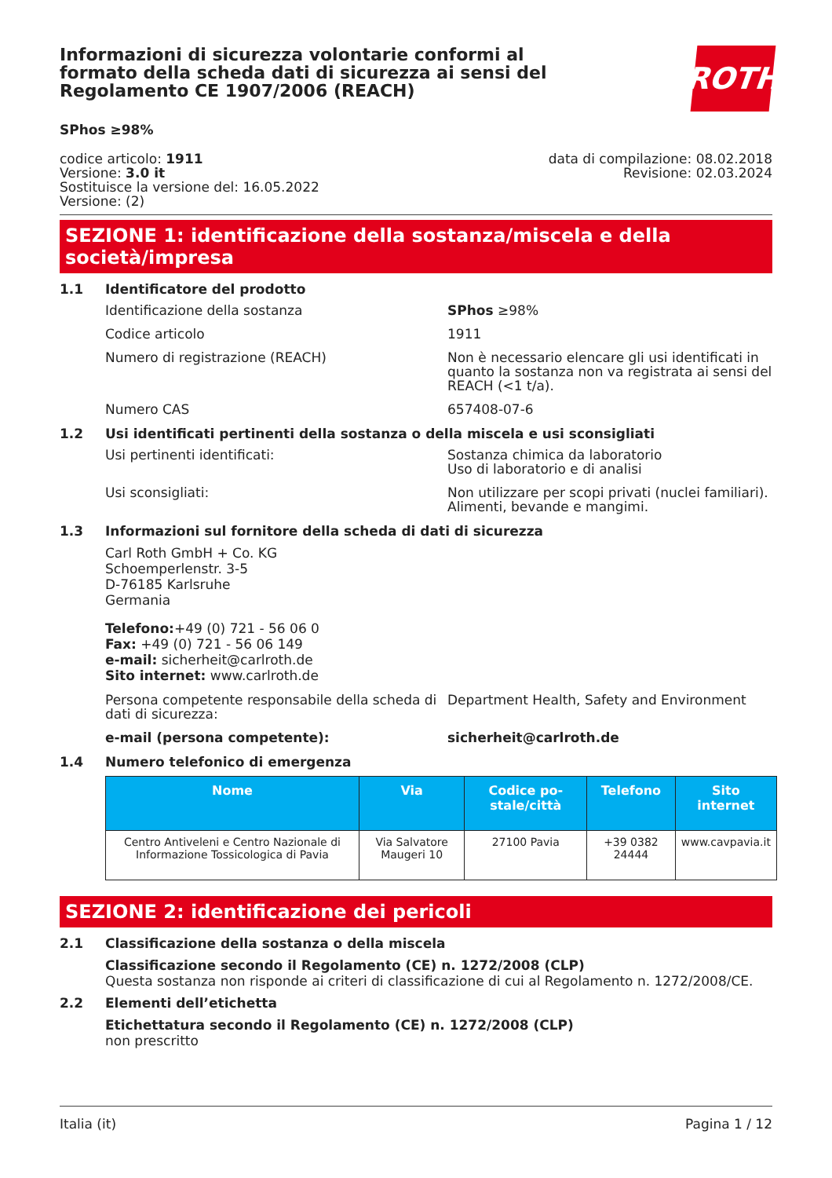Informazioni di sicurezza volontarie conformi al formato della scheda dati di sicurezza ai sensi del Regolamento CE 1907/2006 (REACH)
ROTH
SPhos ≥98%
codice articolo: 1911
Versione: 3.0 it
Sostituisce la versione del: 16.05.2022
Versione: (2)
data di compilazione: 08.02.2018
Revisione: 02.03.2024
SEZIONE 1: identificazione della sostanza/miscela e della società/impresa
1.1 Identificatore del prodotto
Identificazione della sostanza SPhos ≥98%
Codice articolo 1911
Numero di registrazione (REACH) Non è necessario elencare gli usi identificati in quanto la sostanza non va registrata ai sensi del REACH (<1 t/a).
Numero CAS 657408-07-6
1.2 Usi identificati pertinenti della sostanza o della miscela e usi sconsigliati
Usi pertinenti identificati: Sostanza chimica da laboratorio
Uso di laboratorio e di analisi
Usi sconsigliati: Non utilizzare per scopi privati (nuclei familiari).
Alimenti, bevande e mangimi.
1.3 Informazioni sul fornitore della scheda di dati di sicurezza
Carl Roth GmbH + Co. KG
Schoemperlenstr. 3-5
D-76185 Karlsruhe
Germania
Telefono:+49 (0) 721 - 56 06 0
Fax: +49 (0) 721 - 56 06 149
e-mail: sicherheit@carlroth.de
Sito internet: www.carlroth.de
Persona competente responsabile della scheda di dati di sicurezza:
Department Health, Safety and Environment
e-mail (persona competente): sicherheit@carlroth.de
1.4 Numero telefonico di emergenza
| Nome | Via | Codice po-stale/città | Telefono | Sito internet |
| --- | --- | --- | --- | --- |
| Centro Antiveleni e Centro Nazionale di Informazione Tossicologica di Pavia | Via Salvatore Maugeri 10 | 27100 Pavia | +39 0382 24444 | www.cavpavia.it |
SEZIONE 2: identificazione dei pericoli
2.1 Classificazione della sostanza o della miscela
Classificazione secondo il Regolamento (CE) n. 1272/2008 (CLP)
Questa sostanza non risponde ai criteri di classificazione di cui al Regolamento n. 1272/2008/CE.
2.2 Elementi dell’etichetta
Etichettatura secondo il Regolamento (CE) n. 1272/2008 (CLP)
non prescritto
Italia (it) Pagina 1 / 12